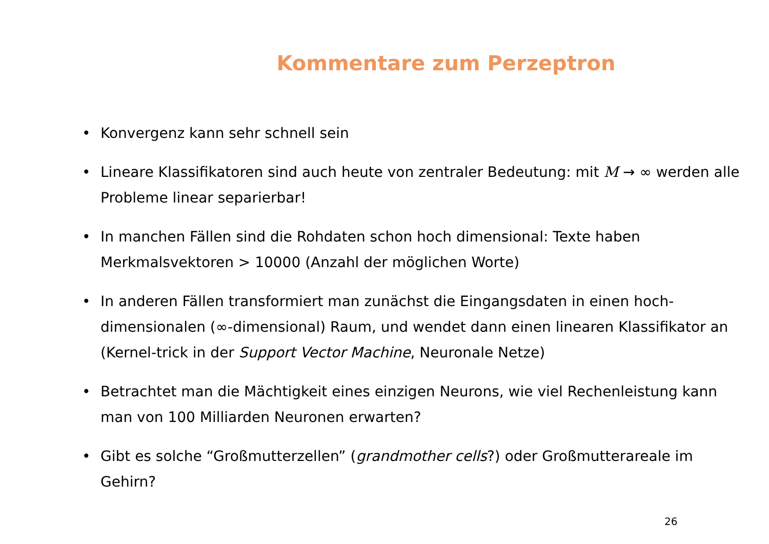Kommentare zum Perzeptron
• Konvergenz kann sehr schnell sein
• Lineare Klassifikatoren sind auch heute von zentraler Bedeutung: mit M → ∞ werden alle Probleme linear separierbar!
• In manchen Fällen sind die Rohdaten schon hoch dimensional: Texte haben Merkmalsvektoren > 10000 (Anzahl der möglichen Worte)
• In anderen Fällen transformiert man zunächst die Eingangsdaten in einen hoch-dimensionalen (∞-dimensional) Raum, und wendet dann einen linearen Klassifikator an (Kernel-trick in der Support Vector Machine, Neuronale Netze)
• Betrachtet man die Mächtigkeit eines einzigen Neurons, wie viel Rechenleistung kann man von 100 Milliarden Neuronen erwarten?
• Gibt es solche “Großmutterzellen” (grandmother cells?) oder Großmutterareale im Gehirn?
26